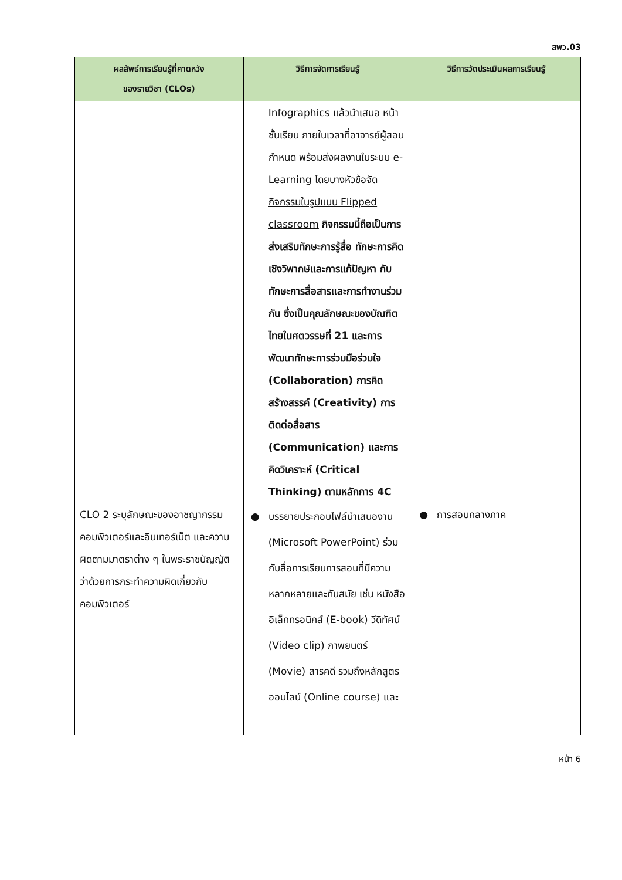สพว.03
| ผลลัพธ์การเรียนรู้ที่คาดหวัง ของรายวิชา (CLOs) | วิธีการจัดการเรียนรู้ | วิธีการวัดประเมินผลการเรียนรู้ |
| --- | --- | --- |
| | Infographics แล้วนำเสนอ หน้าชั้นเรียน ภายในเวลาที่อาจารย์ผู้สอนกำหนด พร้อมส่งผลงานในระบบ e-Learning โดยบางหัวข้อจัดกิจกรรมในรูปแบบ Flipped classroom กิจกรรมนี้ถือเป็นการส่งเสริมทักษะการรู้สื่อ ทักษะการคิดเชิงวิพากษ์และการแก้ปัญหา กับทักษะการสื่อสารและการทำงานร่วมกัน ซึ่งเป็นคุณลักษณะของบัณฑิตไทยในศตวรรษที่ 21 และการพัฒนาทักษะการร่วมมือร่วมใจ (Collaboration) การคิดสร้างสรรค์ (Creativity) การติดต่อสื่อสาร (Communication) และการคิดวิเคราะห์ (Critical Thinking) ตามหลักการ 4C | |
| CLO 2 ระบุลักษณะของอาชญากรรมคอมพิวเตอร์และอินเทอร์เน็ต และความผิดตามมาตราต่าง ๆ ในพระราชบัญญัติว่าด้วยการกระทำความผิดเกี่ยวกับคอมพิวเตอร์ | ● บรรยายประกอบไฟล์นำเสนองาน (Microsoft PowerPoint) ร่วมกับสื่อการเรียนการสอนที่มีความหลากหลายและทันสมัย เช่น หนังสืออิเล็กทรอนิกส์ (E-book) วีดิทัศน์ (Video clip) ภาพยนตร์ (Movie) สารคดี รวมถึงหลักสูตรออนไลน์ (Online course) และ | ● การสอบกลางภาค |
หน้า 6